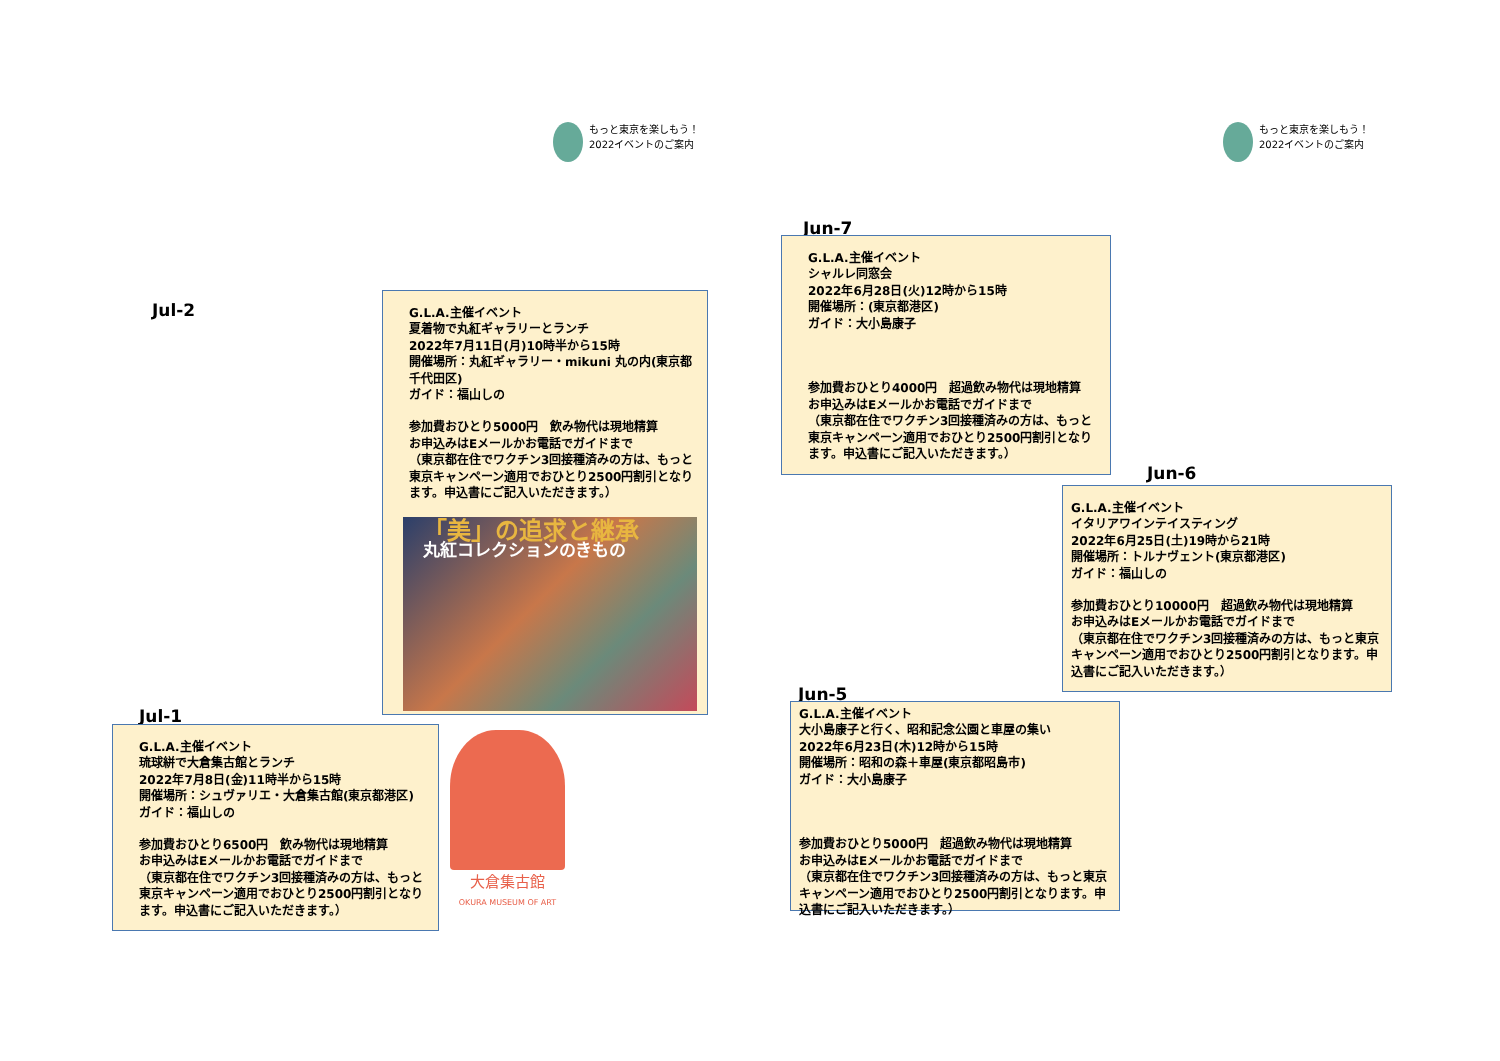もっと東京を楽しもう！
2022イベントのご案内
Jul-2
G.L.A.主催イベント
夏着物で丸紅ギャラリーとランチ
2022年7月11日(月)10時半から15時
開催場所：丸紅ギャラリー・mikuni 丸の内(東京都千代田区)
ガイド：福山しの
参加費おひとり5000円　飲み物代は現地精算
お申込みはEメールかお電話でガイドまで
（東京都在住でワクチン3回接種済みの方は、もっと東京キャンペーン適用でおひとり2500円割引となります。申込書にご記入いただきます。）
「美」の追求と継承
丸紅コレクションのきもの
Jul-1
G.L.A.主催イベント
琉球絣で大倉集古館とランチ
2022年7月8日(金)11時半から15時
開催場所：シュヴァリエ・大倉集古館(東京都港区)
ガイド：福山しの
参加費おひとり6500円　飲み物代は現地精算
お申込みはEメールかお電話でガイドまで
（東京都在住でワクチン3回接種済みの方は、もっと東京キャンペーン適用でおひとり2500円割引となります。申込書にご記入いただきます。）
大倉集古館
OKURA MUSEUM OF ART
もっと東京を楽しもう！
2022イベントのご案内
Jun-7
G.L.A.主催イベント
シャルレ同窓会
2022年6月28日(火)12時から15時
開催場所：(東京都港区)
ガイド：大小島康子
参加費おひとり4000円　超過飲み物代は現地精算
お申込みはEメールかお電話でガイドまで
（東京都在住でワクチン3回接種済みの方は、もっと東京キャンペーン適用でおひとり2500円割引となります。申込書にご記入いただきます。）
Jun-6
G.L.A.主催イベント
イタリアワインテイスティング
2022年6月25日(土)19時から21時
開催場所：トルナヴェント(東京都港区)
ガイド：福山しの
参加費おひとり10000円　超過飲み物代は現地精算
お申込みはEメールかお電話でガイドまで
（東京都在住でワクチン3回接種済みの方は、もっと東京キャンペーン適用でおひとり2500円割引となります。申込書にご記入いただきます。）
Jun-5
G.L.A.主催イベント
大小島康子と行く、昭和記念公園と車屋の集い
2022年6月23日(木)12時から15時
開催場所：昭和の森＋車屋(東京都昭島市)
ガイド：大小島康子
参加費おひとり5000円　超過飲み物代は現地精算
お申込みはEメールかお電話でガイドまで
（東京都在住でワクチン3回接種済みの方は、もっと東京キャンペーン適用でおひとり2500円割引となります。申込書にご記入いただきます。）